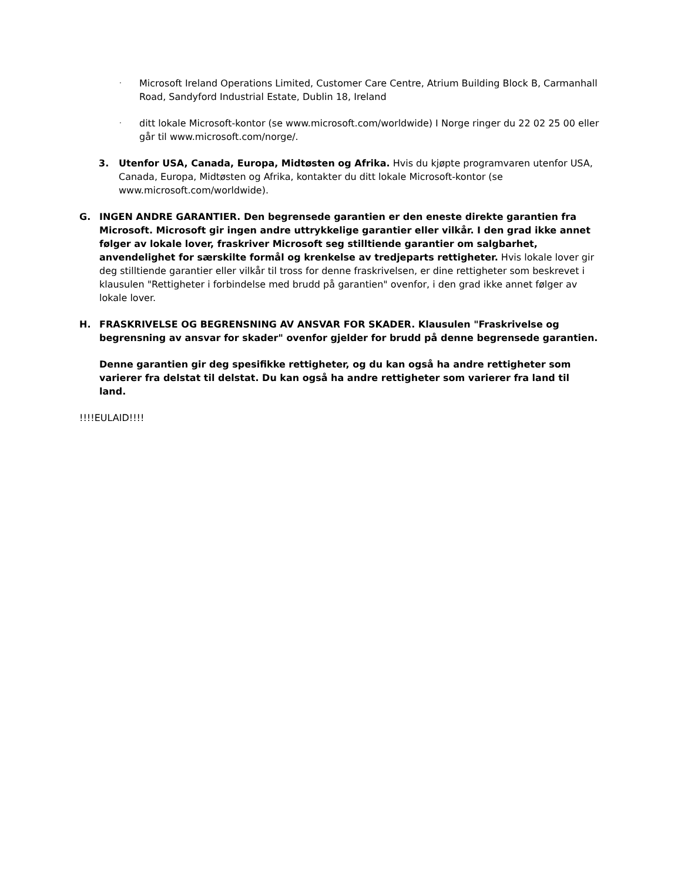·
Microsoft Ireland Operations Limited, Customer Care Centre, Atrium Building Block B, Carmanhall Road, Sandyford Industrial Estate, Dublin 18, Ireland
·
ditt lokale Microsoft-kontor (se www.microsoft.com/worldwide) I Norge ringer du 22 02 25 00 eller går til www.microsoft.com/norge/.
3. Utenfor USA, Canada, Europa, Midtøsten og Afrika. Hvis du kjøpte programvaren utenfor USA, Canada, Europa, Midtøsten og Afrika, kontakter du ditt lokale Microsoft-kontor (se www.microsoft.com/worldwide).
G. INGEN ANDRE GARANTIER. Den begrensede garantien er den eneste direkte garantien fra Microsoft. Microsoft gir ingen andre uttrykkelige garantier eller vilkår. I den grad ikke annet følger av lokale lover, fraskriver Microsoft seg stilltiende garantier om salgbarhet, anvendelighet for særskilte formål og krenkelse av tredjeparts rettigheter. Hvis lokale lover gir deg stilltiende garantier eller vilkår til tross for denne fraskrivelsen, er dine rettigheter som beskrevet i klausulen "Rettigheter i forbindelse med brudd på garantien" ovenfor, i den grad ikke annet følger av lokale lover.
H. FRASKRIVELSE OG BEGRENSNING AV ANSVAR FOR SKADER. Klausulen "Fraskrivelse og begrensning av ansvar for skader" ovenfor gjelder for brudd på denne begrensede garantien.
Denne garantien gir deg spesifikke rettigheter, og du kan også ha andre rettigheter som varierer fra delstat til delstat. Du kan også ha andre rettigheter som varierer fra land til land.
!!!!EULAID!!!!